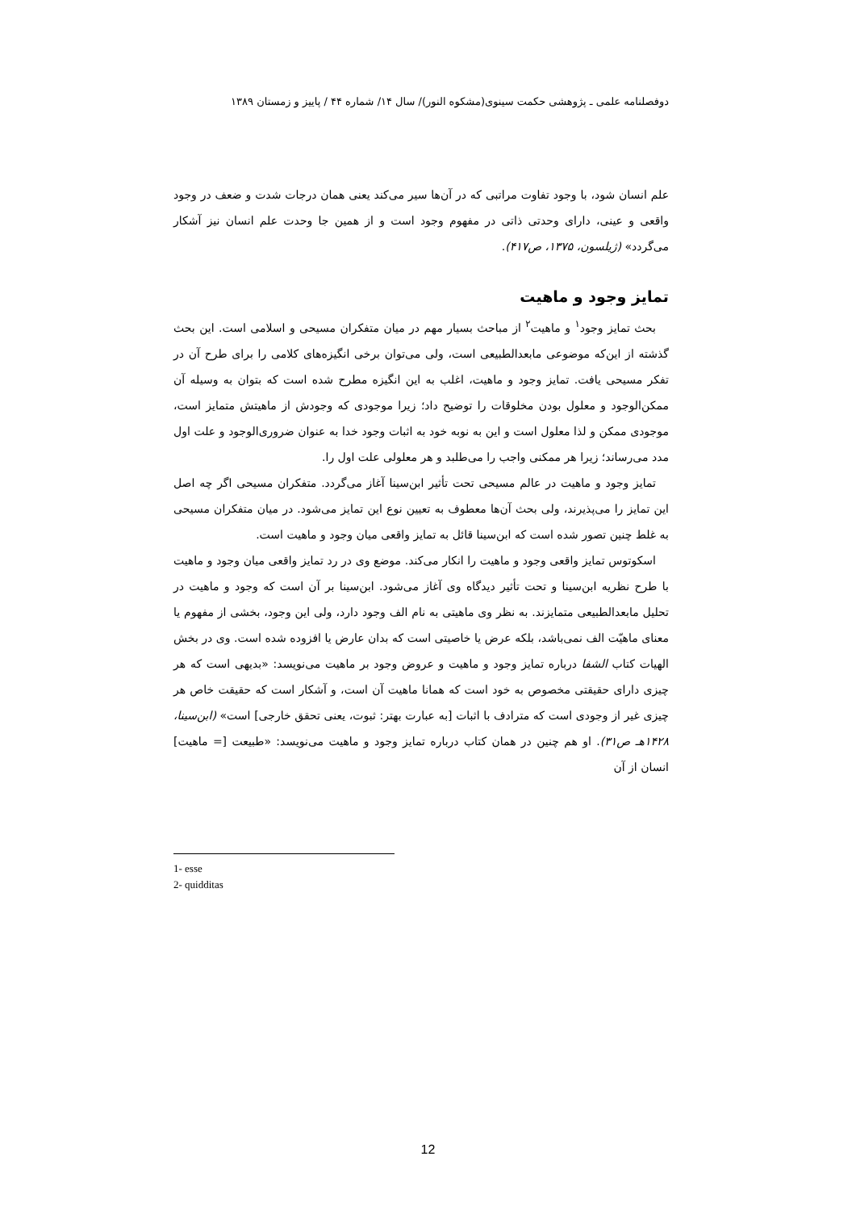دوفصلنامه علمی ـ پژوهشی حکمت سینوی(مشکوه النور)/ سال ۱۴/ شماره ۴۴ / پاییز و زمستان ۱۳۸۹
علم انسان شود، با وجود تفاوت مراتبی که در آن‌ها سیر می‌کند یعنی همان درجات شدت و ضعف در وجود واقعی و عینی، دارای وحدتی ذاتی در مفهوم وجود است و از همین جا وحدت علم انسان نیز آشکار می‌گردد» (ژیلسون، ۱۳۷۵، ص۴۱۷).
تمایز وجود و ماهیت
بحث تمایز وجود<sup>۱</sup> و ماهیت<sup>۲</sup> از مباحث بسیار مهم در میان متفکران مسیحی و اسلامی است. این بحث گذشته از این‌که موضوعی مابعدالطبیعی است، ولی می‌توان برخی انگیزه‌های کلامی را برای طرح آن در تفکر مسیحی یافت. تمایز وجود و ماهیت، اغلب به این انگیزه مطرح شده است که بتوان به وسیله آن ممکن‌الوجود و معلول بودن مخلوقات را توضیح داد؛ زیرا موجودی که وجودش از ماهیتش متمایز است، موجودی ممکن و لذا معلول است و این به نوبه خود به اثبات وجود خدا به عنوان ضروری‌الوجود و علت اول مدد می‌رساند؛ زیرا هر ممکنی واجب را می‌طلبد و هر معلولی علت اول را.
تمایز وجود و ماهیت در عالم مسیحی تحت تأثیر ابن‌سینا آغاز می‌گردد. متفکران مسیحی اگر چه اصل این تمایز را می‌پذیرند، ولی بحث آن‌ها معطوف به تعیین نوع این تمایز می‌شود. در میان متفکران مسیحی به غلط چنین تصور شده است که ابن‌سینا قائل به تمایز واقعی میان وجود و ماهیت است.
اسکوتوس تمایز واقعی وجود و ماهیت را انکار می‌کند. موضع وی در رد تمایز واقعی میان وجود و ماهیت با طرح نظریه ابن‌سینا و تحت تأثیر دیدگاه وی آغاز می‌شود. ابن‌سینا بر آن است که وجود و ماهیت در تحلیل مابعدالطبیعی متمایزند. به نظر وی ماهیتی به نام الف وجود دارد، ولی این وجود، بخشی از مفهوم یا معنای ماهیّت الف نمی‌باشد، بلکه عرض یا خاصیتی است که بدان عارض یا افزوده شده است. وی در بخش الهیات کتاب الشفا درباره تمایز وجود و ماهیت و عروض وجود بر ماهیت می‌نویسد: «بدیهی است که هر چیزی دارای حقیقتی مخصوص به خود است که همانا ماهیت آن است، و آشکار است که حقیقت خاص هر چیزی غیر از وجودی است که مترادف با اثبات [به عبارت بهتر: ثبوت، یعنی تحقق خارجی] است» (ابن‌سینا، ۱۴۲۸هـ ص۳۱). او هم چنین در همان کتاب درباره تمایز وجود و ماهیت می‌نویسد: «طبیعت [= ماهیت] انسان از آن
1- esse
2- quidditas
12